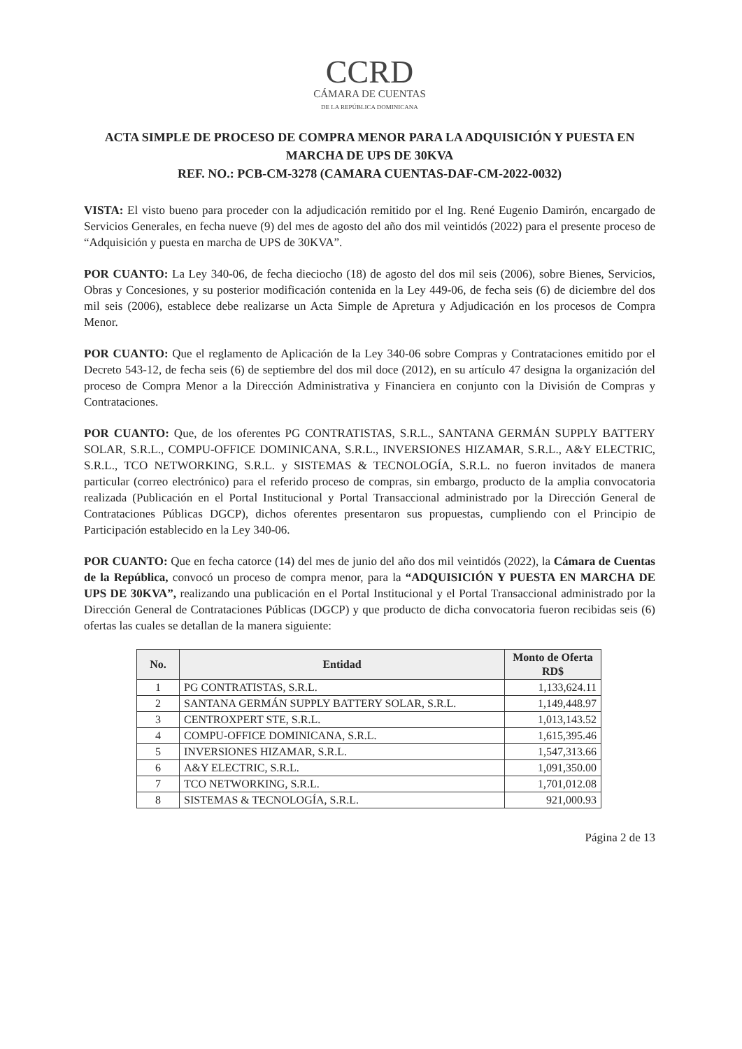CCRD
CÁMARA DE CUENTAS
DE LA REPÚBLICA DOMINICANA
ACTA SIMPLE DE PROCESO DE COMPRA MENOR PARA LA ADQUISICIÓN Y PUESTA EN MARCHA DE UPS DE 30KVA
REF. NO.: PCB-CM-3278 (CAMARA CUENTAS-DAF-CM-2022-0032)
VISTA: El visto bueno para proceder con la adjudicación remitido por el Ing. René Eugenio Damirón, encargado de Servicios Generales, en fecha nueve (9) del mes de agosto del año dos mil veintidós (2022) para el presente proceso de “Adquisición y puesta en marcha de UPS de 30KVA”.
POR CUANTO: La Ley 340-06, de fecha dieciocho (18) de agosto del dos mil seis (2006), sobre Bienes, Servicios, Obras y Concesiones, y su posterior modificación contenida en la Ley 449-06, de fecha seis (6) de diciembre del dos mil seis (2006), establece debe realizarse un Acta Simple de Apretura y Adjudicación en los procesos de Compra Menor.
POR CUANTO: Que el reglamento de Aplicación de la Ley 340-06 sobre Compras y Contrataciones emitido por el Decreto 543-12, de fecha seis (6) de septiembre del dos mil doce (2012), en su artículo 47 designa la organización del proceso de Compra Menor a la Dirección Administrativa y Financiera en conjunto con la División de Compras y Contrataciones.
POR CUANTO: Que, de los oferentes PG CONTRATISTAS, S.R.L., SANTANA GERMÁN SUPPLY BATTERY SOLAR, S.R.L., COMPU-OFFICE DOMINICANA, S.R.L., INVERSIONES HIZAMAR, S.R.L., A&Y ELECTRIC, S.R.L., TCO NETWORKING, S.R.L. y SISTEMAS & TECNOLOGÍA, S.R.L. no fueron invitados de manera particular (correo electrónico) para el referido proceso de compras, sin embargo, producto de la amplia convocatoria realizada (Publicación en el Portal Institucional y Portal Transaccional administrado por la Dirección General de Contrataciones Públicas DGCP), dichos oferentes presentaron sus propuestas, cumpliendo con el Principio de Participación establecido en la Ley 340-06.
POR CUANTO: Que en fecha catorce (14) del mes de junio del año dos mil veintidós (2022), la Cámara de Cuentas de la República, convocó un proceso de compra menor, para la “ADQUISICIÓN Y PUESTA EN MARCHA DE UPS DE 30KVA”, realizando una publicación en el Portal Institucional y el Portal Transaccional administrado por la Dirección General de Contrataciones Públicas (DGCP) y que producto de dicha convocatoria fueron recibidas seis (6) ofertas las cuales se detallan de la manera siguiente:
| No. | Entidad | Monto de Oferta RD$ |
| --- | --- | --- |
| 1 | PG CONTRATISTAS, S.R.L. | 1,133,624.11 |
| 2 | SANTANA GERMÁN SUPPLY BATTERY SOLAR, S.R.L. | 1,149,448.97 |
| 3 | CENTROXPERT STE, S.R.L. | 1,013,143.52 |
| 4 | COMPU-OFFICE DOMINICANA, S.R.L. | 1,615,395.46 |
| 5 | INVERSIONES HIZAMAR, S.R.L. | 1,547,313.66 |
| 6 | A&Y ELECTRIC, S.R.L. | 1,091,350.00 |
| 7 | TCO NETWORKING, S.R.L. | 1,701,012.08 |
| 8 | SISTEMAS & TECNOLOGÍA, S.R.L. | 921,000.93 |
Página 2 de 13